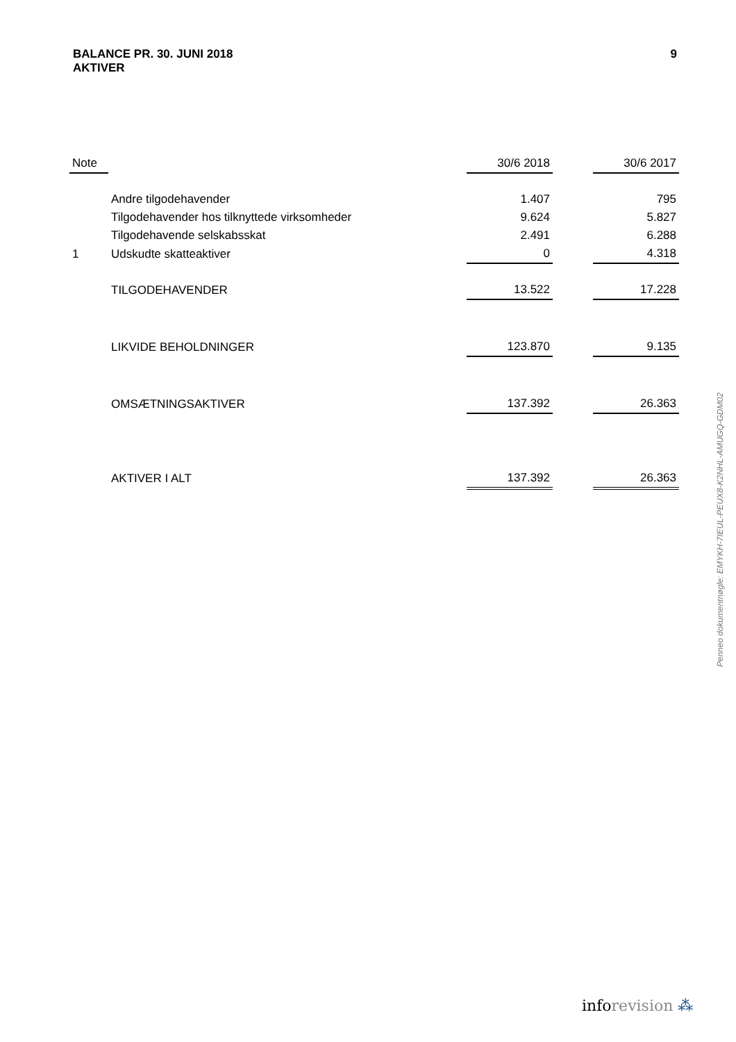9 BALANCE PR. 30. JUNI 2018
AKTIVER
| Note | | 30/6 2018 | | 30/6 2017 |
| --- | --- | --- | --- | --- |
| | Andre tilgodehavender | 1.407 | | 795 |
| | Tilgodehavender hos tilknyttede virksomheder | 9.624 | | 5.827 |
| | Tilgodehavende selskabsskat | 2.491 | | 6.288 |
| 1 | Udskudte skatteaktiver | 0 | | 4.318 |
| | TILGODEHAVENDER | 13.522 | | 17.228 |
| | LIKVIDE BEHOLDNINGER | 123.870 | | 9.135 |
| | OMSÆTNINGSAKTIVER | 137.392 | | 26.363 |
| | AKTIVER I ALT | 137.392 | | 26.363 |
Penneo dokumentnøgle: EMYKH-7IEUL-PEUX8-K2NHL-AMUGQ-GDM02
inforevision ⁂